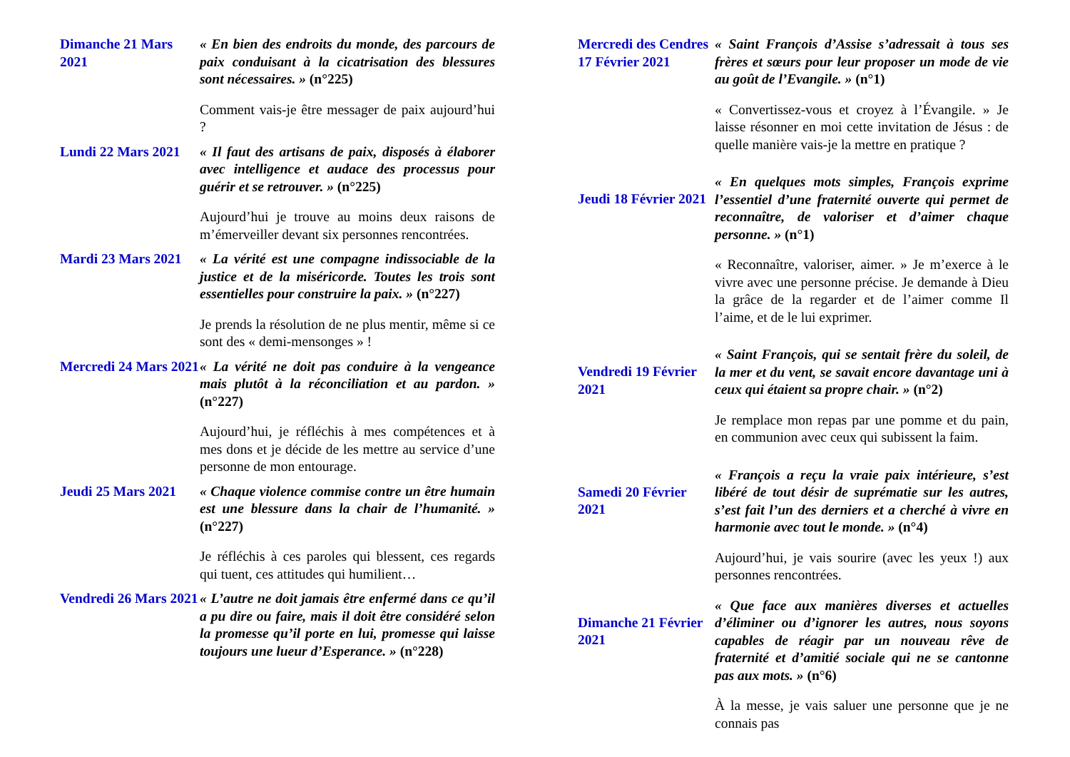Dimanche 21 Mars 2021
« En bien des endroits du monde, des parcours de paix conduisant à la cicatrisation des blessures sont nécessaires. » (n°225)
Comment vais-je être messager de paix aujourd’hui ?
Lundi 22 Mars 2021
« Il faut des artisans de paix, disposés à élaborer avec intelligence et audace des processus pour guérir et se retrouver. » (n°225)
Aujourd’hui je trouve au moins deux raisons de m’émerveiller devant six personnes rencontrées.
Mardi 23 Mars 2021
« La vérité est une compagne indissociable de la justice et de la miséricorde. Toutes les trois sont essentielles pour construire la paix. » (n°227)
Je prends la résolution de ne plus mentir, même si ce sont des « demi-mensonges » !
Mercredi 24 Mars 2021
« La vérité ne doit pas conduire à la vengeance mais plutôt à la réconciliation et au pardon. » (n°227)
Aujourd’hui, je réfléchis à mes compétences et à mes dons et je décide de les mettre au service d’une personne de mon entourage.
Jeudi 25 Mars 2021
« Chaque violence commise contre un être humain est une blessure dans la chair de l’humanité. » (n°227)
Je réfléchis à ces paroles qui blessent, ces regards qui tuent, ces attitudes qui humilient…
Vendredi 26 Mars 2021
« L’autre ne doit jamais être enfermé dans ce qu’il a pu dire ou faire, mais il doit être considéré selon la promesse qu’il porte en lui, promesse qui laisse toujours une lueur d’Esperance. » (n°228)
Mercredi des Cendres
17 Février 2021
« Saint François d’Assise s’adressait à tous ses frères et sœurs pour leur proposer un mode de vie au goût de l’Evangile. » (n°1)
« Convertissez-vous et croyez à l’Évangile. » Je laisse résonner en moi cette invitation de Jésus : de quelle manière vais-je la mettre en pratique ?
Jeudi 18 Février 2021
« En quelques mots simples, François exprime l’essentiel d’une fraternité ouverte qui permet de reconnaître, de valoriser et d’aimer chaque personne. » (n°1)
« Reconnaître, valoriser, aimer. » Je m’exerce à le vivre avec une personne précise. Je demande à Dieu la grâce de la regarder et de l’aimer comme Il l’aime, et de le lui exprimer.
Vendredi 19 Février 2021
« Saint François, qui se sentait frère du soleil, de la mer et du vent, se savait encore davantage uni à ceux qui étaient sa propre chair. » (n°2)
Je remplace mon repas par une pomme et du pain, en communion avec ceux qui subissent la faim.
Samedi 20 Février 2021
« François a reçu la vraie paix intérieure, s’est libéré de tout désir de suprématie sur les autres, s’est fait l’un des derniers et a cherché à vivre en harmonie avec tout le monde. » (n°4)
Aujourd’hui, je vais sourire (avec les yeux !) aux personnes rencontrées.
Dimanche 21 Février 2021
« Que face aux manières diverses et actuelles d’éliminer ou d’ignorer les autres, nous soyons capables de réagir par un nouveau rêve de fraternité et d’amitié sociale qui ne se cantonne pas aux mots. » (n°6)
À la messe, je vais saluer une personne que je ne connais pas